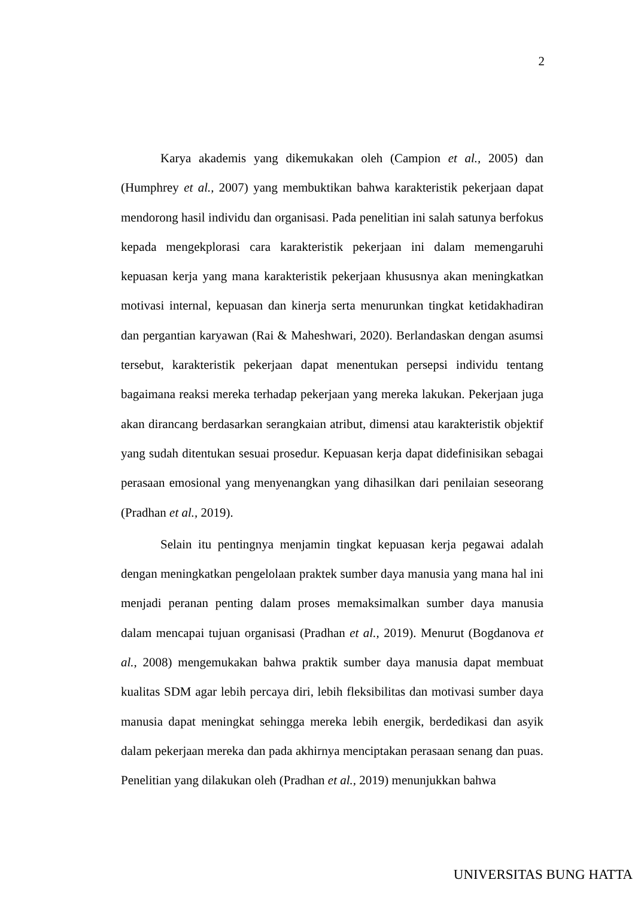2
Karya akademis yang dikemukakan oleh (Campion et al., 2005) dan (Humphrey et al., 2007) yang membuktikan bahwa karakteristik pekerjaan dapat mendorong hasil individu dan organisasi. Pada penelitian ini salah satunya berfokus kepada mengekplorasi cara karakteristik pekerjaan ini dalam memengaruhi kepuasan kerja yang mana karakteristik pekerjaan khususnya akan meningkatkan motivasi internal, kepuasan dan kinerja serta menurunkan tingkat ketidakhadiran dan pergantian karyawan (Rai & Maheshwari, 2020). Berlandaskan dengan asumsi tersebut, karakteristik pekerjaan dapat menentukan persepsi individu tentang bagaimana reaksi mereka terhadap pekerjaan yang mereka lakukan. Pekerjaan juga akan dirancang berdasarkan serangkaian atribut, dimensi atau karakteristik objektif yang sudah ditentukan sesuai prosedur. Kepuasan kerja dapat didefinisikan sebagai perasaan emosional yang menyenangkan yang dihasilkan dari penilaian seseorang (Pradhan et al., 2019).
Selain itu pentingnya menjamin tingkat kepuasan kerja pegawai adalah dengan meningkatkan pengelolaan praktek sumber daya manusia yang mana hal ini menjadi peranan penting dalam proses memaksimalkan sumber daya manusia dalam mencapai tujuan organisasi (Pradhan et al., 2019). Menurut (Bogdanova et al., 2008) mengemukakan bahwa praktik sumber daya manusia dapat membuat kualitas SDM agar lebih percaya diri, lebih fleksibilitas dan motivasi sumber daya manusia dapat meningkat sehingga mereka lebih energik, berdedikasi dan asyik dalam pekerjaan mereka dan pada akhirnya menciptakan perasaan senang dan puas. Penelitian yang dilakukan oleh (Pradhan et al., 2019) menunjukkan bahwa
UNIVERSITAS BUNG HATTA